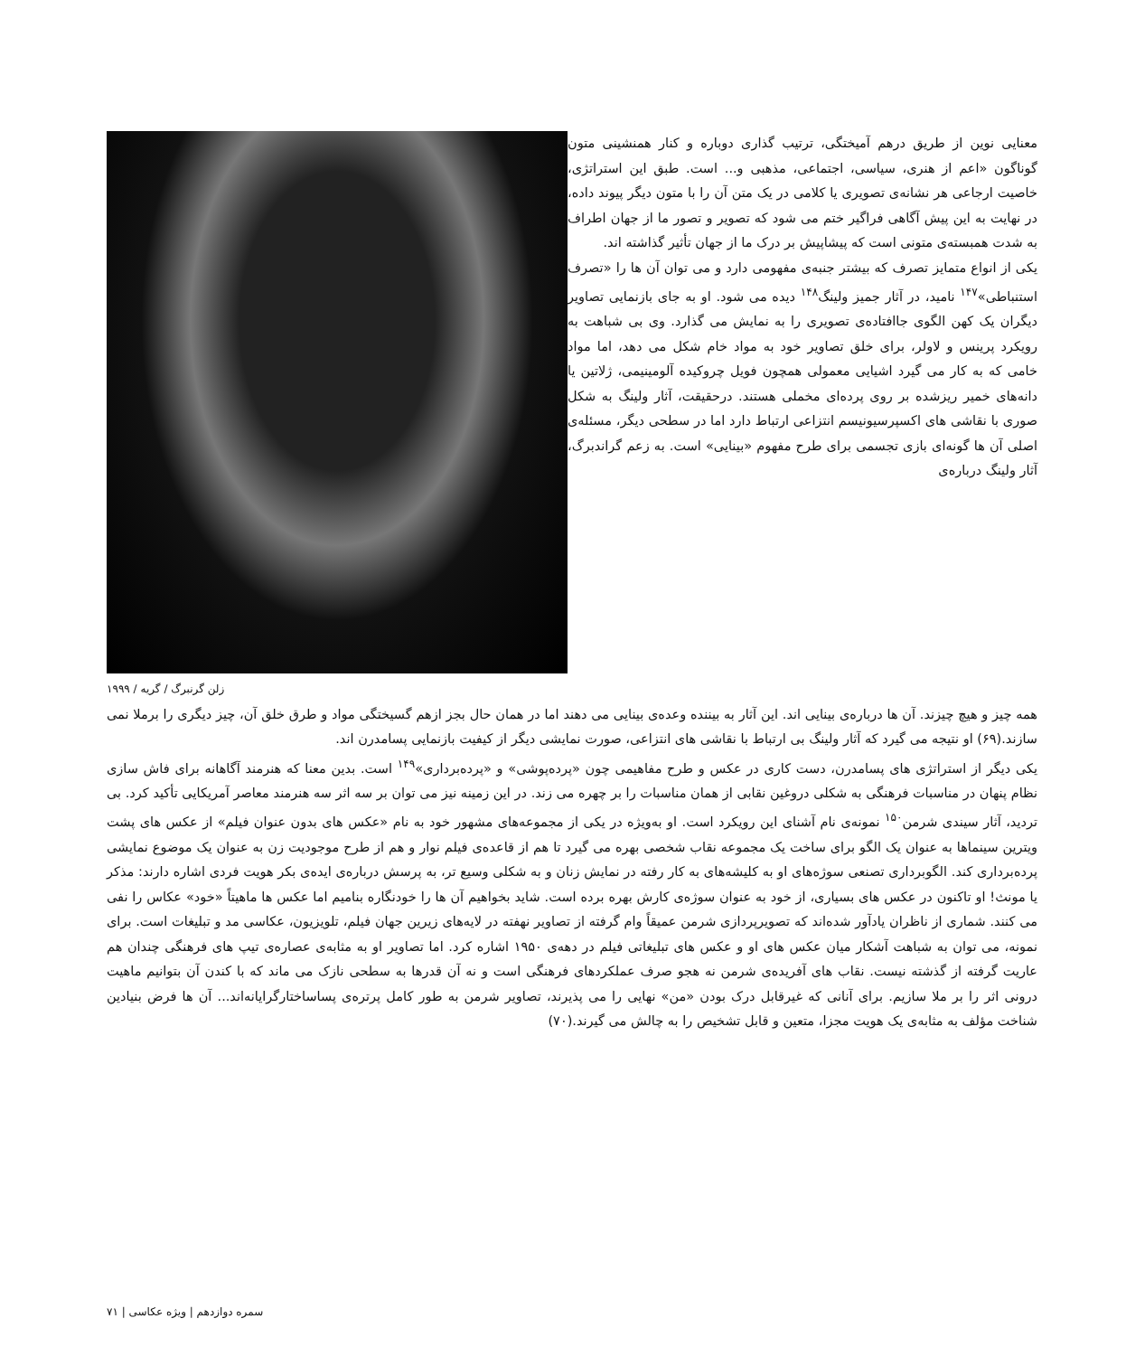معنایی نوین از طریق درهم آمیختگی، ترتیب گذاری دوباره و کنار همنشینی متون گوناگون «اعم از هنری، سیاسی، اجتماعی، مذهبی و... است. طبق این استراتژی، خاصیت ارجاعی هر نشانه‌ی تصویری یا کلامی در یک متن آن را با متون دیگر پیوند داده، در نهایت به این پیش آگاهی فراگیر ختم می شود که تصویر و تصور ما از جهان اطراف به شدت همبسته‌ی متونی است که پیشاپیش بر درک ما از جهان تأثیر گذاشته اند.
یکی از انواع متمایز تصرف که بیشتر جنبه‌ی مفهومی دارد و می توان آن ها را «تصرف استنباطی»<sup>۱۴۷</sup> نامید، در آثار جمیز ولینگ<sup>۱۴۸</sup> دیده می شود. او به جای بازنمایی تصاویر دیگران یک کهن الگوی جاافتاده‌ی تصویری را به نمایش می گذارد. وی بی شباهت به رویکرد پرینس و لاولر، برای خلق تصاویر خود به مواد خام شکل می دهد، اما مواد خامی که به کار می گیرد اشیایی معمولی همچون فویل چروکیده آلومینیمی، ژلاتین یا دانه‌های خمیر ریزشده بر روی پرده‌ای مخملی هستند. درحقیقت، آثار ولینگ به شکل صوری با نقاشی های اکسپرسیونیسم انتزاعی ارتباط دارد اما در سطحی دیگر، مسئله‌ی اصلی آن ها گونه‌ای بازی تجسمی برای طرح مفهوم «بینایی» است. به زعم گراندبرگ، آثار ولینگ درباره‌ی
زلن گرنبرگ / گریه / ۱۹۹۹
همه چیز و هیچ چیزند. آن ها درباره‌ی بینایی اند. این آثار به بیننده وعده‌ی بینایی می دهند اما در همان حال بجز ازهم گسیختگی مواد و طرق خلق آن، چیز دیگری را برملا نمی سازند.(۶۹) او نتیجه می گیرد که آثار ولینگ بی ارتباط با نقاشی های انتزاعی، صورت نمایشی دیگر از کیفیت بازنمایی پسامدرن اند.
یکی دیگر از استراتژی های پسامدرن، دست کاری در عکس و طرح مفاهیمی چون «پرده‌پوشی» و «پرده‌برداری»<sup>۱۴۹</sup> است. بدین معنا که هنرمند آگاهانه برای فاش سازی نظام پنهان در مناسبات فرهنگی به شکلی دروغین نقابی از همان مناسبات را بر چهره می زند. در این زمینه نیز می توان بر سه اثر سه هنرمند معاصر آمریکایی تأکید کرد. بی تردید، آثار سیندی شرمن<sup>۱۵۰</sup> نمونه‌ی نام آشنای این رویکرد است. او به‌ویژه در یکی از مجموعه‌های مشهور خود به نام «عکس های بدون عنوان فیلم» از عکس های پشت ویترین سینماها به عنوان یک الگو برای ساخت یک مجموعه نقاب شخصی بهره می گیرد تا هم از قاعده‌ی فیلم نوار و هم از طرح موجودیت زن به عنوان یک موضوع نمایشی پرده‌برداری کند. الگوبرداری تصنعی سوژه‌های او به کلیشه‌های به کار رفته در نمایش زنان و به شکلی وسیع تر، به پرسش درباره‌ی ایده‌ی بکر هویت فردی اشاره دارند: مذکر یا مونث! او تاکنون در عکس های بسیاری، از خود به عنوان سوژه‌ی کارش بهره برده است. شاید بخواهیم آن ها را خودنگاره بنامیم اما عکس ها ماهیتاً «خود» عکاس را نفی می کنند. شماری از ناظران یادآور شده‌اند که تصویرپردازی شرمن عمیقاً وام گرفته از تصاویر نهفته در لایه‌های زیرین جهان فیلم، تلویزیون، عکاسی مد و تبلیغات است. برای نمونه، می توان به شباهت آشکار میان عکس های او و عکس های تبلیغاتی فیلم در دهه‌ی ۱۹۵۰ اشاره کرد. اما تصاویر او به مثابه‌ی عصاره‌ی تیپ های فرهنگی چندان هم عاریت گرفته از گذشته نیست. نقاب های آفریده‌ی شرمن نه هجو صرف عملکردهای فرهنگی است و نه آن قدرها به سطحی نازک می ماند که با کندن آن بتوانیم ماهیت درونی اثر را بر ملا سازیم. برای آنانی که غیرقابل درک بودن «من» نهایی را می پذیرند، تصاویر شرمن به طور کامل پرتره‌ی پساساختارگرایانه‌اند... آن ها فرض بنیادین شناخت مؤلف به مثابه‌ی یک هویت مجزا، متعین و قابل تشخیص را به چالش می گیرند.(۷۰)
سمره دوازدهم | ویژه عکاسی | ۷۱